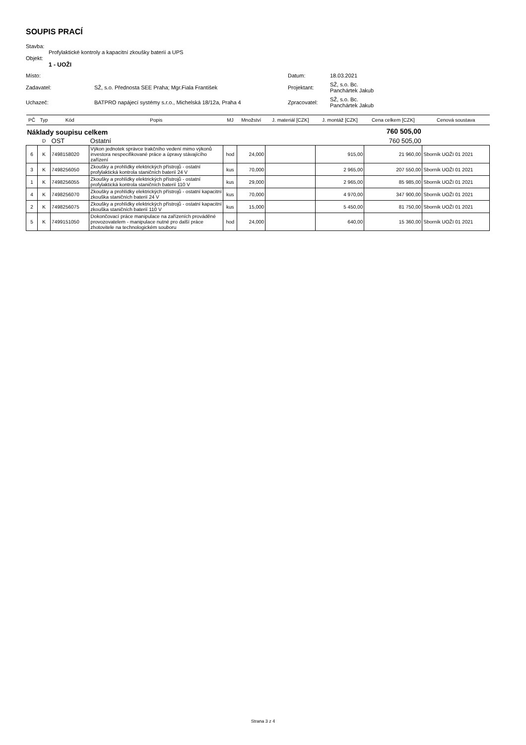SOUPIS PRACÍ
Stavba:
Profylaktické kontroly a kapacitní zkoušky baterií a UPS
Objekt:
1 - UOŽI
| Místo: | | Datum: | 18.03.2021 |
| Zadavatel: | SŽ, s.o. Přednosta SEE Praha; Mgr.Fiala František | Projektant: | SŽ, s.o. Bc. Panchártek Jakub |
| Uchazeč: | BATPRO napájecí systémy s.r.o., Michelská 18/12a, Praha 4 | Zpracovatel: | SŽ, s.o. Bc. Panchártek Jakub |
| PČ | Typ | Kód | Popis | MJ | Množství | J. materiál [CZK] | J. montáž [CZK] | Cena celkem [CZK] | Cenová soustava |
| --- | --- | --- | --- | --- | --- | --- | --- | --- | --- |
| Náklady soupisu celkem | | | | | | | | 760 505,00 | |
| | D | OST | Ostatní | | | | | 760 505,00 | |
| 6 | K | 7498158020 | Výkon jednotek správce trakčního vedení mimo výkonů investora nespecifikované práce a úpravy stávajícího zařízení | hod | 24,000 | | 915,00 | 21 960,00 | Sborník UOŽI 01 2021 |
| 3 | K | 7498256050 | Zkoušky a prohlídky elektrických přístrojů - ostatní profylaktická kontrola staničních baterií 24 V | kus | 70,000 | | 2 965,00 | 207 550,00 | Sborník UOŽI 01 2021 |
| 1 | K | 7498256055 | Zkoušky a prohlídky elektrických přístrojů - ostatní profylaktická kontrola staničních baterií 110 V | kus | 29,000 | | 2 965,00 | 85 985,00 | Sborník UOŽI 01 2021 |
| 4 | K | 7498256070 | Zkoušky a prohlídky elektrických přístrojů - ostatní kapacitní zkouška staničních baterií 24 V | kus | 70,000 | | 4 970,00 | 347 900,00 | Sborník UOŽI 01 2021 |
| 2 | K | 7498256075 | Zkoušky a prohlídky elektrických přístrojů - ostatní kapacitní zkouška staničních baterií 110 V | kus | 15,000 | | 5 450,00 | 81 750,00 | Sborník UOŽI 01 2021 |
| 5 | K | 7499151050 | Dokončovací práce manipulace na zařízeních prováděné provozovatelem - manipulace nutné pro další práce zhotovitele na technologickém souboru | hod | 24,000 | | 640,00 | 15 360,00 | Sborník UOŽI 01 2021 |
Strana 3 z 4